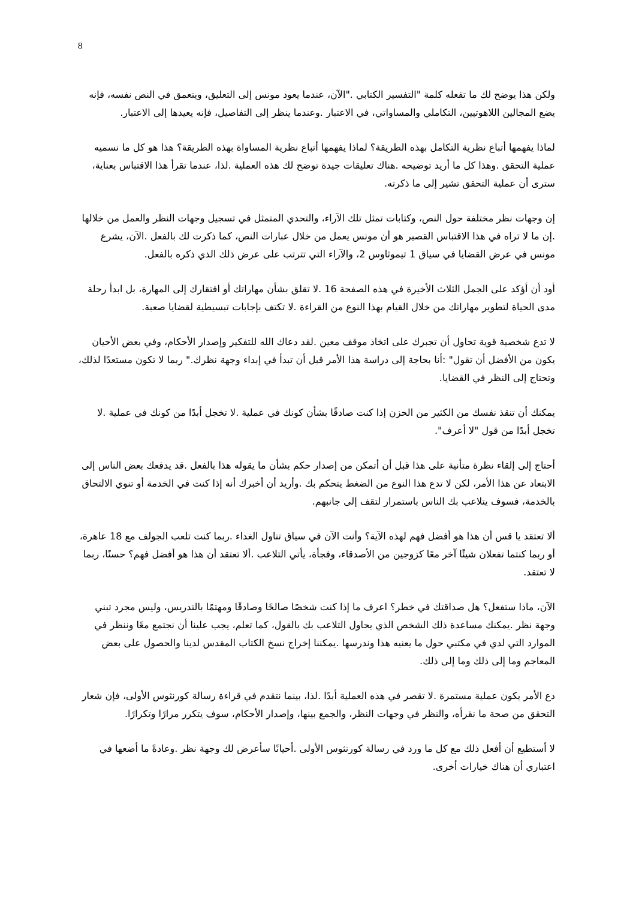8
ولكن هذا يوضح لك ما تفعله كلمة "التفسير الكتابي ."الآن، عندما يعود مونس إلى التعليق، ويتعمق في النص نفسه، فإنه يضع المجالين اللاهوتيين، التكاملي والمساواتي، في الاعتبار .وعندما ينظر إلى التفاصيل، فإنه يعيدها إلى الاعتبار.
لماذا يفهمها أتباع نظرية التكامل بهذه الطريقة؟ لماذا يفهمها أتباع نظرية المساواة بهذه الطريقة؟ هذا هو كل ما نسميه عملية التحقق .وهذا كل ما أريد توضيحه .هناك تعليقات جيدة توضح لك هذه العملية .لذا، عندما تقرأ هذا الاقتباس بعناية، سترى أن عملية التحقق تشير إلى ما ذكرته.
إن وجهات نظر مختلفة حول النص، وكتابات تمثل تلك الآراء، والتحدي المتمثل في تسجيل وجهات النظر والعمل من خلالها .إن ما لا تراه في هذا الاقتباس القصير هو أن مونس يعمل من خلال عبارات النص، كما ذكرت لك بالفعل .الآن، يشرع مونس في عرض القضايا في سياق 1 تيموثاوس 2، والآراء التي تترتب على عرض ذلك الذي ذكره بالفعل.
أود أن أؤكد على الجمل الثلاث الأخيرة في هذه الصفحة 16 .لا تقلق بشأن مهاراتك أو افتقارك إلى المهارة، بل ابدأ رحلة مدى الحياة لتطوير مهاراتك من خلال القيام بهذا النوع من القراءة .لا تكتف بإجابات تبسيطية لقضايا صعبة.
لا تدع شخصية قوية تحاول أن تجبرك على اتخاذ موقف معين .لقد دعاك الله للتفكير وإصدار الأحكام، وفي بعض الأحيان يكون من الأفضل أن تقول" :أنا بحاجة إلى دراسة هذا الأمر قبل أن تبدأ في إبداء وجهة نظرك." ربما لا تكون مستعدًا لذلك، وتحتاج إلى النظر في القضايا.
يمكنك أن تنقذ نفسك من الكثير من الحزن إذا كنت صادقًا بشأن كونك في عملية .لا تخجل أبدًا من كونك في عملية .لا تخجل أبدًا من قول "لا أعرف".
أحتاج إلى إلقاء نظرة متأنية على هذا قبل أن أتمكن من إصدار حكم بشأن ما يقوله هذا بالفعل .قد يدفعك بعض الناس إلى الابتعاد عن هذا الأمر، لكن لا تدع هذا النوع من الضغط يتحكم بك .وأريد أن أخبرك أنه إذا كنت في الخدمة أو تنوي الالتحاق بالخدمة، فسوف يتلاعب بك الناس باستمرار لتقف إلى جانبهم.
ألا تعتقد يا قس أن هذا هو أفضل فهم لهذه الآية؟ وأنت الآن في سياق تناول الغداء .ربما كنت تلعب الجولف مع 18 عاهرة، أو ربما كنتما تفعلان شيئًا آخر معًا كزوجين من الأصدقاء، وفجأة، يأتي التلاعب .ألا تعتقد أن هذا هو أفضل فهم؟ حسنًا، ربما لا تعتقد.
الآن، ماذا ستفعل؟ هل صداقتك في خطر؟ اعرف ما إذا كنت شخصًا صالحًا وصادقًا ومهتمًا بالتدريس، وليس مجرد تبني وجهة نظر .يمكنك مساعدة ذلك الشخص الذي يحاول التلاعب بك بالقول، كما تعلم، يجب علينا أن نجتمع معًا وننظر في الموارد التي لدي في مكتبي حول ما يعنيه هذا وندرسها .يمكننا إخراج نسخ الكتاب المقدس لدينا والحصول على بعض المعاجم وما إلى ذلك وما إلى ذلك.
دع الأمر يكون عملية مستمرة .لا تقصر في هذه العملية أبدًا .لذا، بينما نتقدم في قراءة رسالة كورنثوس الأولى، فإن شعار التحقق من صحة ما نقرأه، والنظر في وجهات النظر، والجمع بينها، وإصدار الأحكام، سوف يتكرر مرارًا وتكرارًا.
لا أستطيع أن أفعل ذلك مع كل ما ورد في رسالة كورنثوس الأولى .أحيانًا سأعرض لك وجهة نظر .وعادةً ما أضعها في اعتباري أن هناك خيارات أخرى.